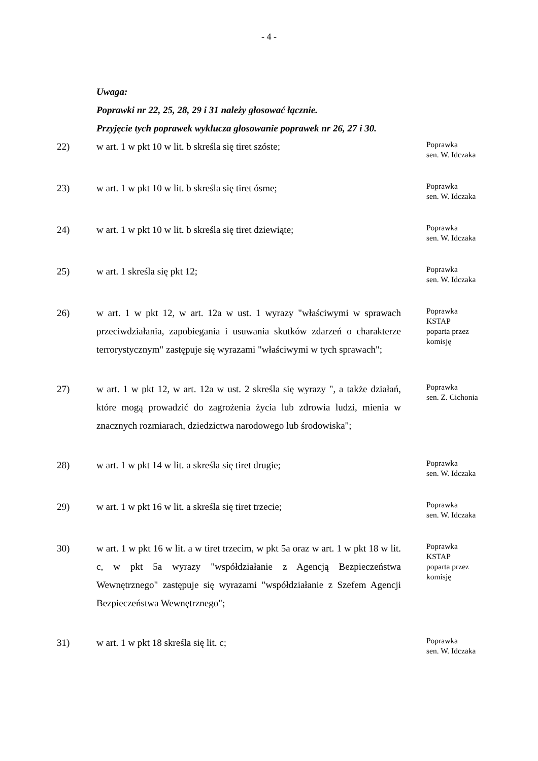- 4 -
Uwaga:
Poprawki nr 22, 25, 28, 29 i 31 należy głosować łącznie.
Przyjęcie tych poprawek wyklucza głosowanie poprawek nr 26, 27 i 30.
22) w art. 1 w pkt 10 w lit. b skreśla się tiret szóste;
Poprawka
sen. W. Idczaka
23) w art. 1 w pkt 10 w lit. b skreśla się tiret ósme;
Poprawka
sen. W. Idczaka
24) w art. 1 w pkt 10 w lit. b skreśla się tiret dziewiąte;
Poprawka
sen. W. Idczaka
25) w art. 1 skreśla się pkt 12;
Poprawka
sen. W. Idczaka
26) w art. 1 w pkt 12, w art. 12a w ust. 1 wyrazy "właściwymi w sprawach przeciwdziałania, zapobiegania i usuwania skutków zdarzeń o charakterze terrorystycznym" zastępuje się wyrazami "właściwymi w tych sprawach";
Poprawka
KSTAP
poparta przez
komisję
27) w art. 1 w pkt 12, w art. 12a w ust. 2 skreśla się wyrazy ", a także działań, które mogą prowadzić do zagrożenia życia lub zdrowia ludzi, mienia w znacznych rozmiarach, dziedzictwa narodowego lub środowiska";
Poprawka
sen. Z. Cichonia
28) w art. 1 w pkt 14 w lit. a skreśla się tiret drugie;
Poprawka
sen. W. Idczaka
29) w art. 1 w pkt 16 w lit. a skreśla się tiret trzecie;
Poprawka
sen. W. Idczaka
30) w art. 1 w pkt 16 w lit. a w tiret trzecim, w pkt 5a oraz w art. 1 w pkt 18 w lit. c, w pkt 5a wyrazy "współdziałanie z Agencją Bezpieczeństwa Wewnętrznego" zastępuje się wyrazami "współdziałanie z Szefem Agencji Bezpieczeństwa Wewnętrznego";
Poprawka
KSTAP
poparta przez
komisję
31) w art. 1 w pkt 18 skreśla się lit. c;
Poprawka
sen. W. Idczaka